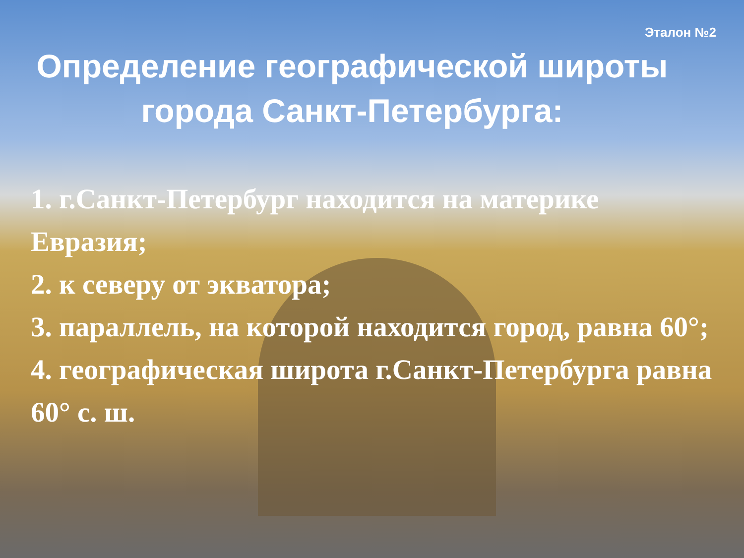Эталон №2
Определение географической широты города Санкт-Петербурга:
1. г.Санкт-Петербург находится на материке Евразия;
2. к северу от экватора;
3. параллель, на которой находится город, равна 60°;
4. географическая широта г.Санкт-Петербурга равна 60° с. ш.